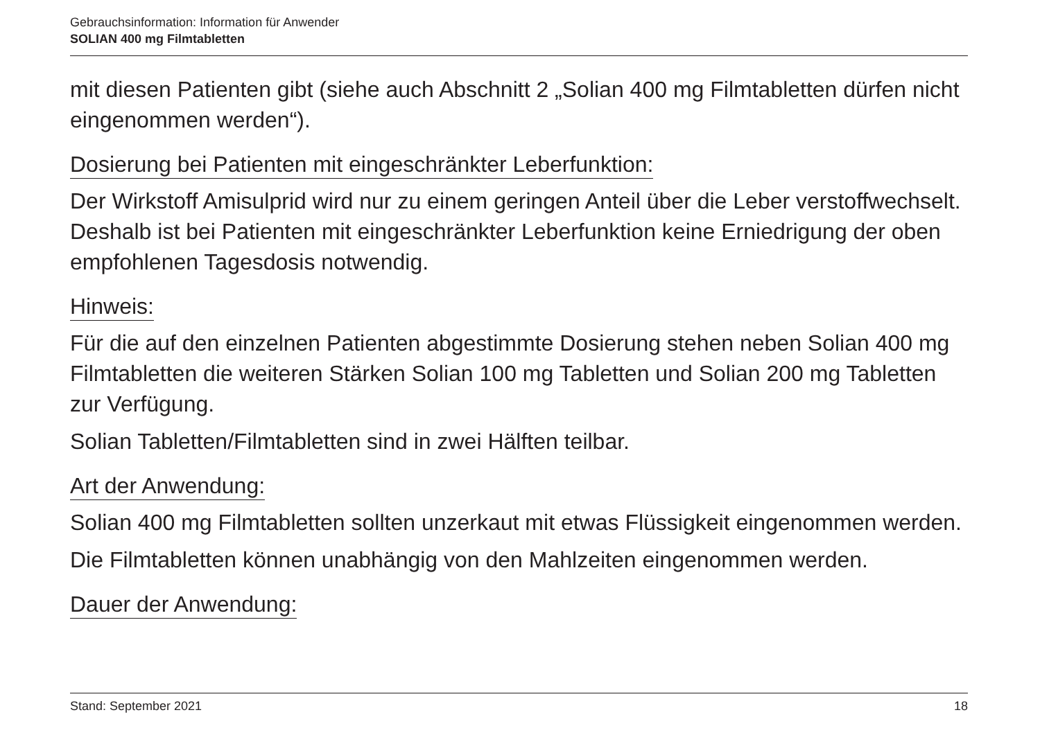Gebrauchsinformation: Information für Anwender
SOLIAN 400 mg Filmtabletten
mit diesen Patienten gibt (siehe auch Abschnitt 2 „Solian 400 mg Filmtabletten dürfen nicht eingenommen werden“).
Dosierung bei Patienten mit eingeschränkter Leberfunktion:
Der Wirkstoff Amisulprid wird nur zu einem geringen Anteil über die Leber verstoffwechselt. Deshalb ist bei Patienten mit eingeschränkter Leberfunktion keine Erniedrigung der oben empfohlenen Tagesdosis notwendig.
Hinweis:
Für die auf den einzelnen Patienten abgestimmte Dosierung stehen neben Solian 400 mg Filmtabletten die weiteren Stärken Solian 100 mg Tabletten und Solian 200 mg Tabletten zur Verfügung.
Solian Tabletten/Filmtabletten sind in zwei Hälften teilbar.
Art der Anwendung:
Solian 400 mg Filmtabletten sollten unzerkaut mit etwas Flüssigkeit eingenommen werden.
Die Filmtabletten können unabhängig von den Mahlzeiten eingenommen werden.
Dauer der Anwendung:
Stand: September 2021 18